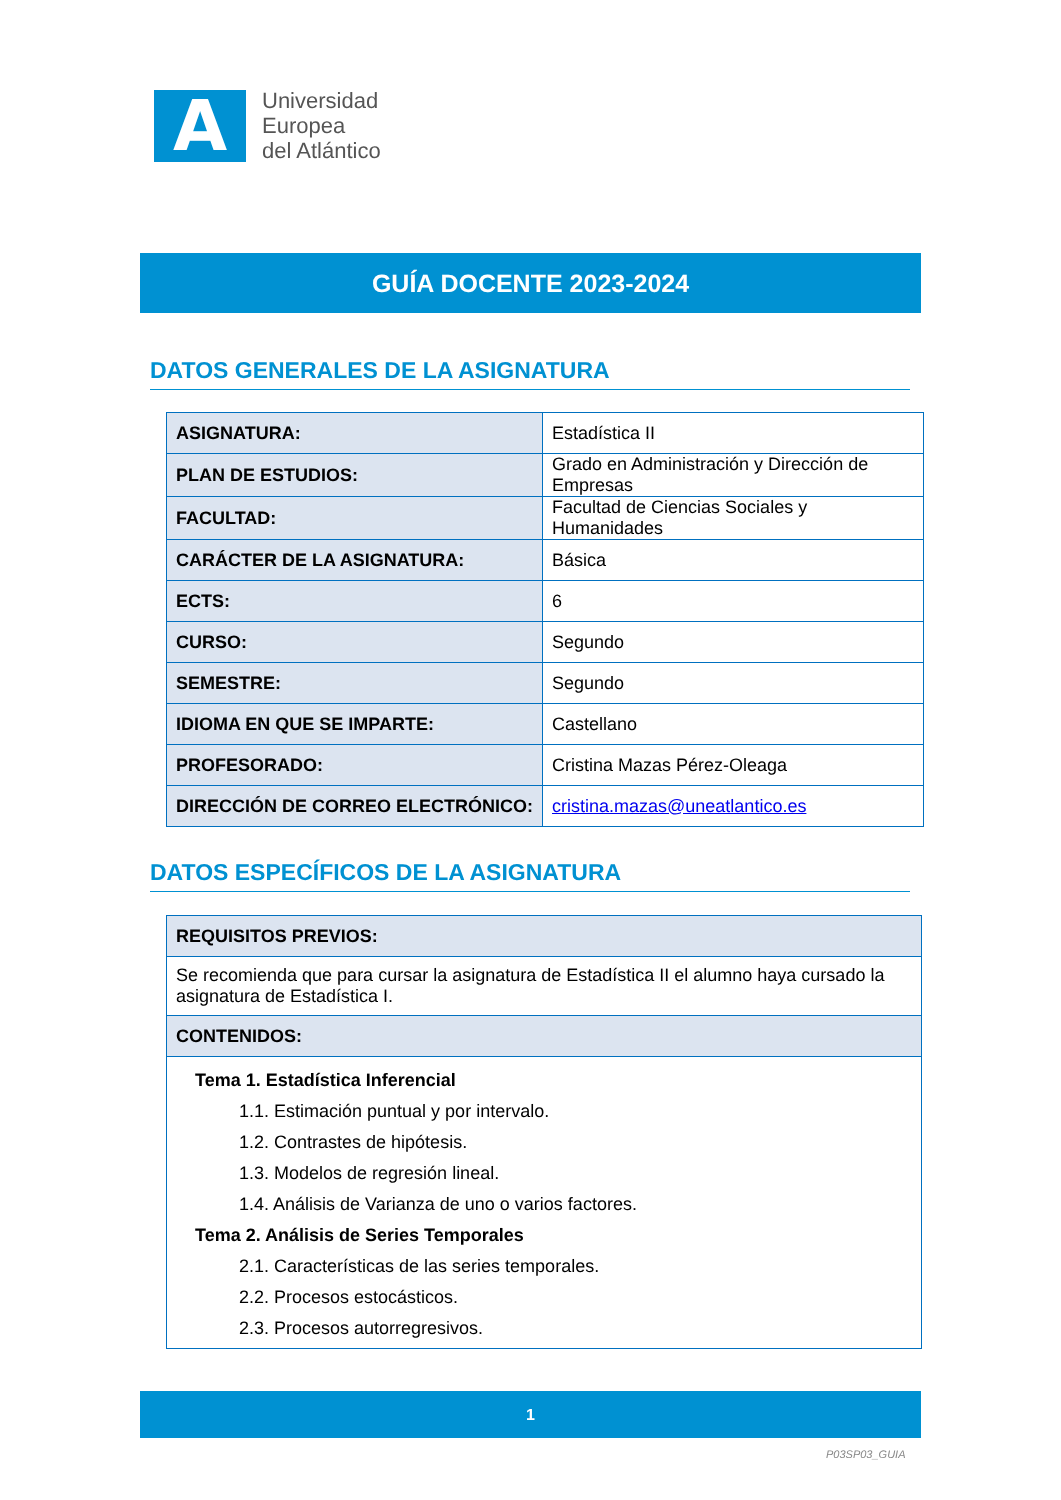A
Universidad
Europea
del Atlántico
GUÍA DOCENTE 2023-2024
DATOS GENERALES DE LA ASIGNATURA
| ASIGNATURA: | Estadística II |
| PLAN DE ESTUDIOS: | Grado en Administración y Dirección de Empresas |
| FACULTAD: | Facultad de Ciencias Sociales y Humanidades |
| CARÁCTER DE LA ASIGNATURA: | Básica |
| ECTS: | 6 |
| CURSO: | Segundo |
| SEMESTRE: | Segundo |
| IDIOMA EN QUE SE IMPARTE: | Castellano |
| PROFESORADO: | Cristina Mazas Pérez-Oleaga |
| DIRECCIÓN DE CORREO ELECTRÓNICO: | cristina.mazas@uneatlantico.es |
DATOS ESPECÍFICOS DE LA ASIGNATURA
| REQUISITOS PREVIOS: |
| Se recomienda que para cursar la asignatura de Estadística II el alumno haya cursado la asignatura de Estadística I. |
| CONTENIDOS: |
| Tema 1. Estadística Inferencial 1.1. Estimación puntual y por intervalo. 1.2. Contrastes de hipótesis. 1.3. Modelos de regresión lineal. 1.4. Análisis de Varianza de uno o varios factores. Tema 2. Análisis de Series Temporales 2.1. Características de las series temporales. 2.2. Procesos estocásticos. 2.3. Procesos autorregresivos. |
1
P03SP03_GUIA